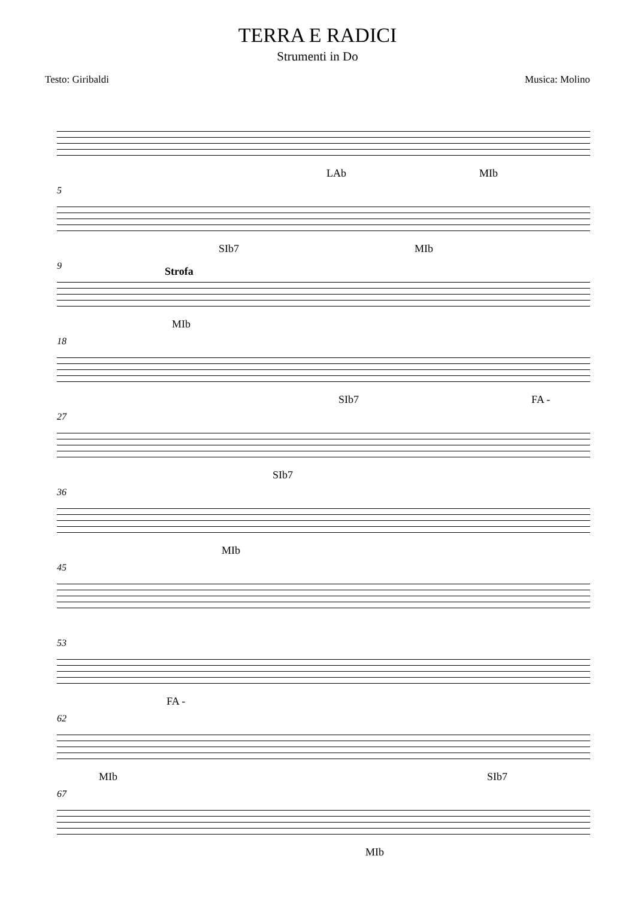TERRA E RADICI
Strumenti in Do
Testo: Giribaldi Musica: Molino
LAb MIb
5
SIb7 MIb
9 Strofa
MIb
18
SIb7 FA -
27
SIb7
36
MIb
45
53
FA -
62
MIb SIb7
67
MIb